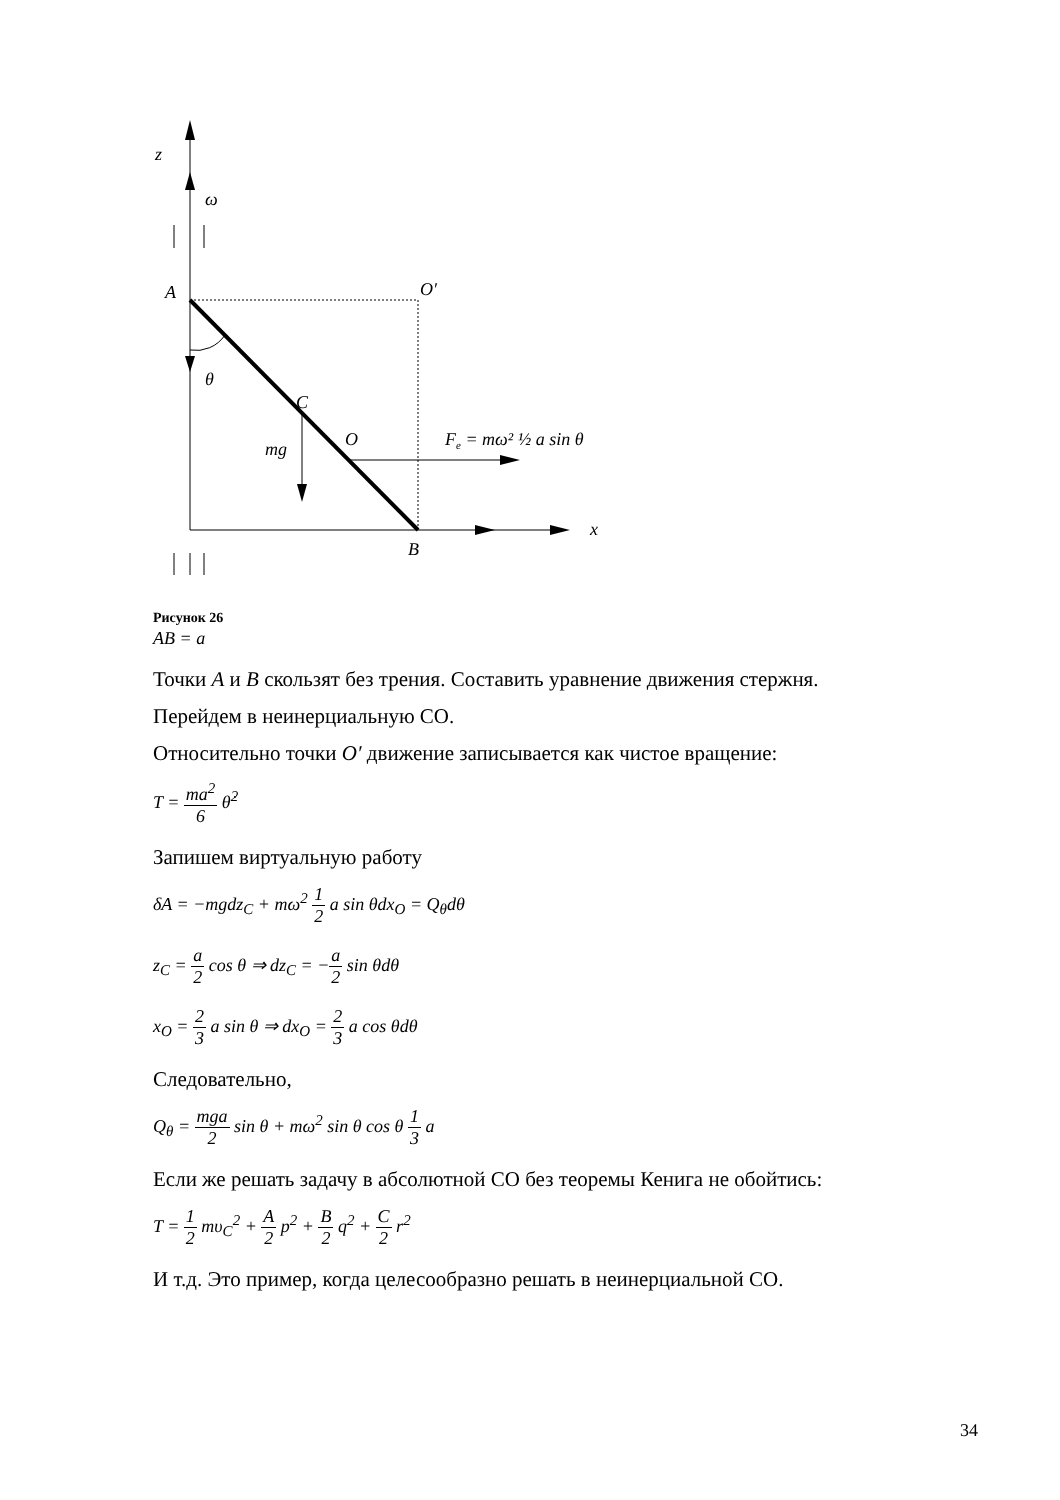z
ω
A
O′
θ
C
O
mg
Fe = mω² ½ a sin θ
x
B
Рисунок 26
AB = a
Точки A и B скользят без трения. Составить уравнение движения стержня.
Перейдем в неинерциальную СО.
Относительно точки O′ движение записывается как чистое вращение:
T = ma<sup>2</sup> 6 θ̇<sup>2</sup>
Запишем виртуальную работу
δA = −mgdz<sub>C</sub> + mω<sup>2</sup> 1 2 a sin θdx<sub>O</sub> = Q<sub>θ</sub>dθ
z<sub>C</sub> = a 2 cos θ ⇒ dz<sub>C</sub> = −a 2 sin θdθ
x<sub>O</sub> = 2 3 a sin θ ⇒ dx<sub>O</sub> = 2 3 a cos θdθ
Следовательно,
Q<sub>θ</sub> = mga 2 sin θ + mω<sup>2</sup> sin θ cos θ 1 3 a
Если же решать задачу в абсолютной СО без теоремы Кенига не обойтись:
T = 1 2 mυ<sub>C</sub><sup>2</sup> + A 2 p<sup>2</sup> + B 2 q<sup>2</sup> + C 2 r<sup>2</sup>
И т.д. Это пример, когда целесообразно решать в неинерциальной СО.
34